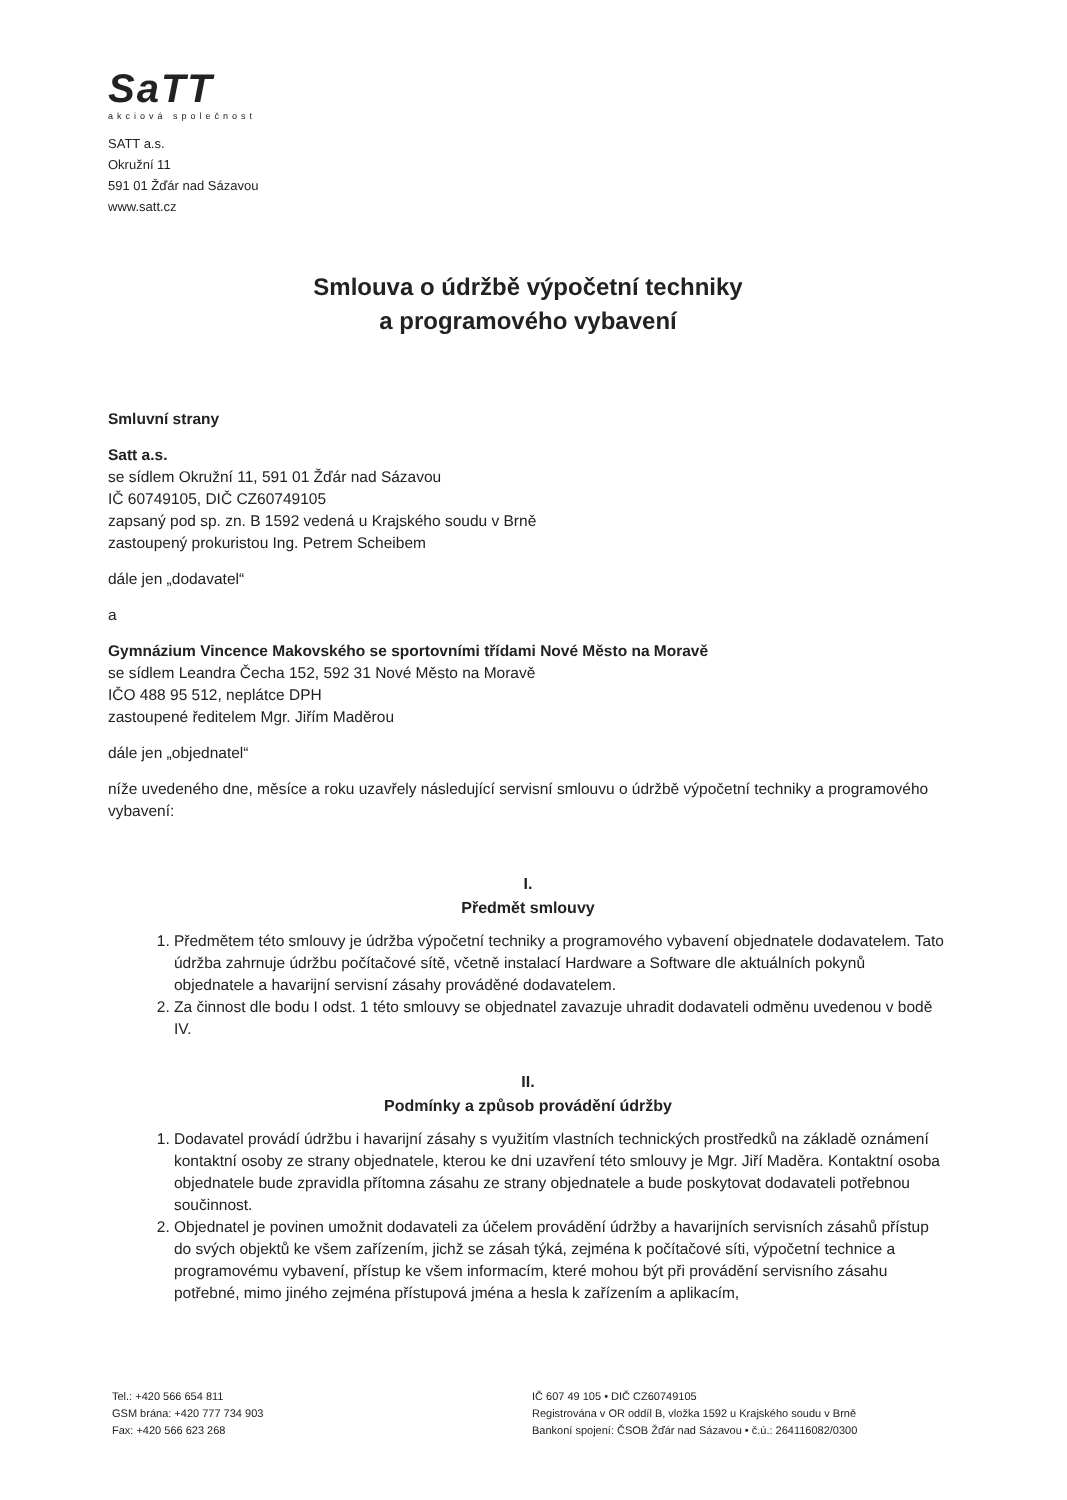SaTT
akciová společnost
SATT a.s.
Okružní 11
591 01 Žďár nad Sázavou
www.satt.cz
Smlouva o údržbě výpočetní techniky
a programového vybavení
Smluvní strany
Satt a.s.
se sídlem Okružní 11, 591 01 Žďár nad Sázavou
IČ 60749105, DIČ CZ60749105
zapsaný pod sp. zn. B 1592 vedená u Krajského soudu v Brně
zastoupený prokuristou Ing. Petrem Scheibem
dále jen „dodavatel“
a
Gymnázium Vincence Makovského se sportovními třídami Nové Město na Moravě
se sídlem Leandra Čecha 152, 592 31 Nové Město na Moravě
IČO 488 95 512, neplátce DPH
zastoupené ředitelem Mgr. Jiřím Maděrou
dále jen „objednatel“
níže uvedeného dne, měsíce a roku uzavřely následující servisní smlouvu o údržbě výpočetní techniky a programového vybavení:
I.
Předmět smlouvy
1. Předmětem této smlouvy je údržba výpočetní techniky a programového vybavení objednatele dodavatelem. Tato údržba zahrnuje údržbu počítačové sítě, včetně instalací Hardware a Software dle aktuálních pokynů objednatele a havarijní servisní zásahy prováděné dodavatelem.
2. Za činnost dle bodu I odst. 1 této smlouvy se objednatel zavazuje uhradit dodavateli odměnu uvedenou v bodě IV.
II.
Podmínky a způsob provádění údržby
1. Dodavatel provádí údržbu i havarijní zásahy s využitím vlastních technických prostředků na základě oznámení kontaktní osoby ze strany objednatele, kterou ke dni uzavření této smlouvy je Mgr. Jiří Maděra. Kontaktní osoba objednatele bude zpravidla přítomna zásahu ze strany objednatele a bude poskytovat dodavateli potřebnou součinnost.
2. Objednatel je povinen umožnit dodavateli za účelem provádění údržby a havarijních servisních zásahů přístup do svých objektů ke všem zařízením, jichž se zásah týká, zejména k počítačové síti, výpočetní technice a programovému vybavení, přístup ke všem informacím, které mohou být při provádění servisního zásahu potřebné, mimo jiného zejména přístupová jména a hesla k zařízením a aplikacím,
Tel.: +420 566 654 811
GSM brána: +420 777 734 903
Fax: +420 566 623 268
IČ 607 49 105 • DIČ CZ60749105
Registrována v OR oddíl B, vložka 1592 u Krajského soudu v Brně
Bankoní spojení: ČSOB Žďár nad Sázavou • č.ú.: 264116082/0300